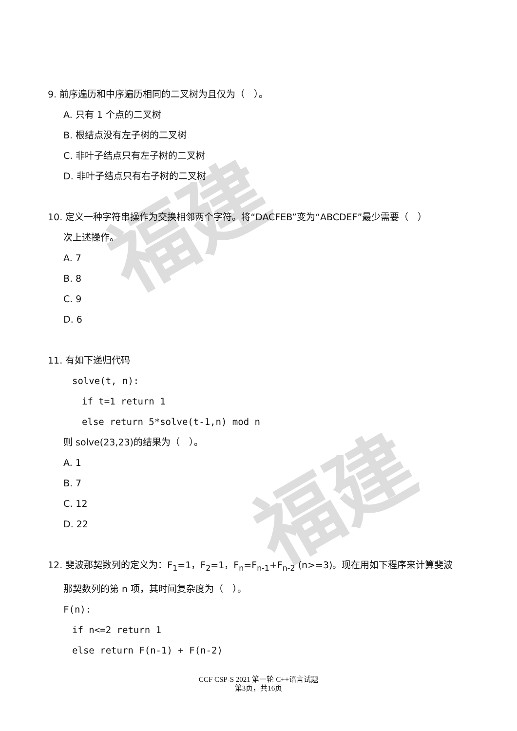福建
福建
9. 前序遍历和中序遍历相同的二叉树为且仅为（　）。
A. 只有 1 个点的二叉树
B. 根结点没有左子树的二叉树
C. 非叶子结点只有左子树的二叉树
D. 非叶子结点只有右子树的二叉树
10. 定义一种字符串操作为交换相邻两个字符。将“DACFEB”变为“ABCDEF”最少需要（　）
次上述操作。
A. 7
B. 8
C. 9
D. 6
11. 有如下递归代码
solve(t, n):
if t=1 return 1
else return 5*solve(t-1,n) mod n
则 solve(23,23)的结果为（　）。
A. 1
B. 7
C. 12
D. 22
12. 斐波那契数列的定义为：F<sub>1</sub>=1，F<sub>2</sub>=1，F<sub>n</sub>=F<sub>n-1</sub>+F<sub>n-2</sub> (n>=3)。现在用如下程序来计算斐波
那契数列的第 n 项，其时间复杂度为（　）。
F(n):
if n<=2 return 1
else return F(n-1) + F(n-2)
CCF CSP-S 2021 第一轮 C++语言试题
第3页，共16页